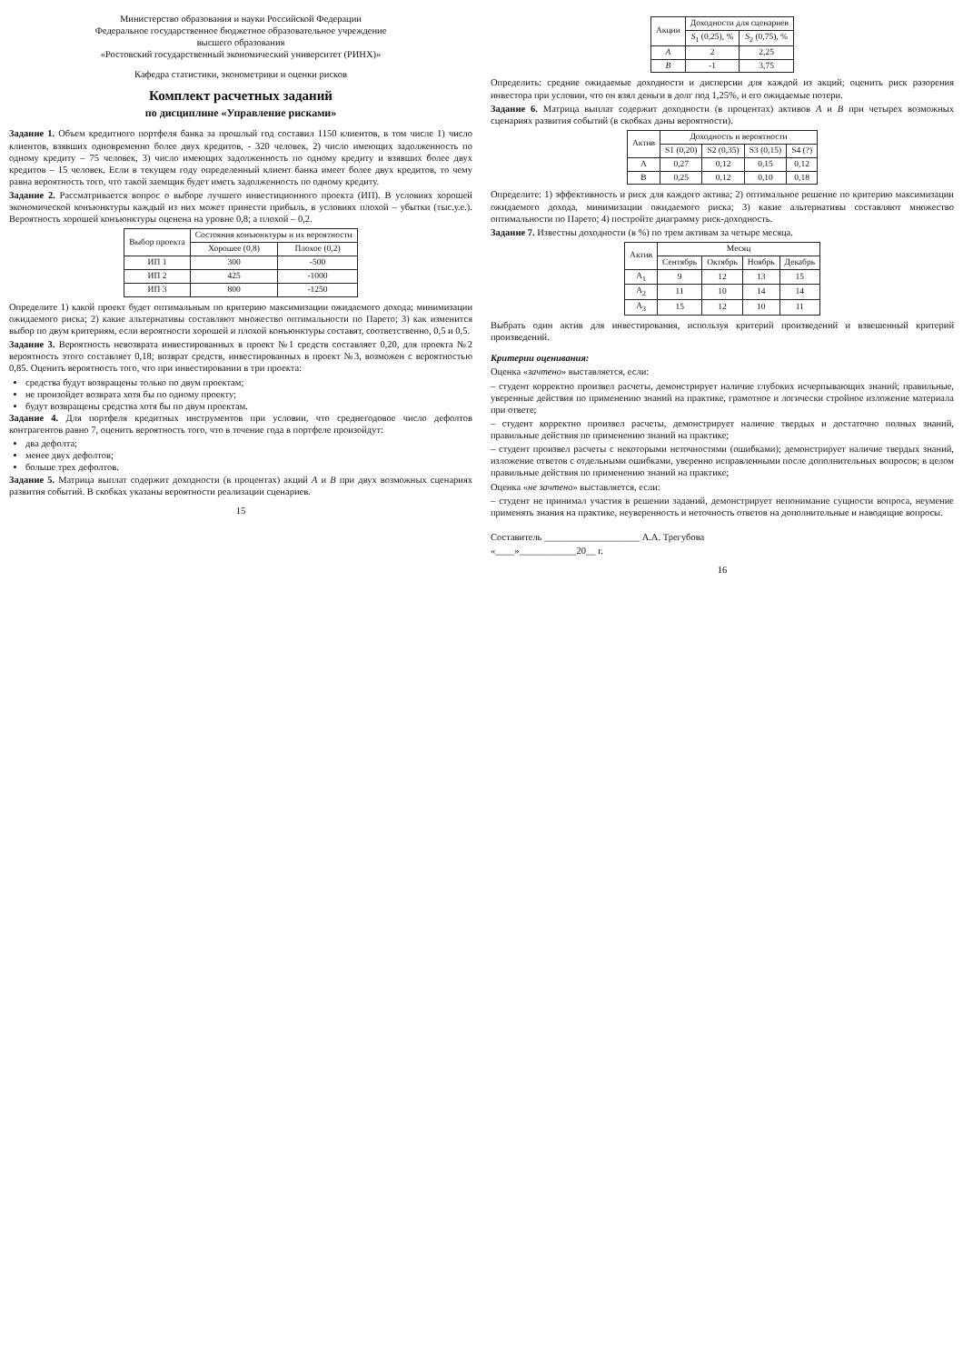Министерство образования и науки Российской Федерации
Федеральное государственное бюджетное образовательное учреждение
высшего образования
«Ростовский государственный экономический университет (РИНХ)»
Кафедра статистики, эконометрики и оценки рисков
Комплект расчетных заданий
по дисциплине «Управление рисками»
Задание 1. Объем кредитного портфеля банка за прошлый год составил 1150 клиентов, в том числе 1) число клиентов, взявших одновременно более двух кредитов, - 320 человек, 2) число имеющих задолженность по одному кредиту – 75 человек, 3) число имеющих задолженность по одному кредиту и взявших более двух кредитов – 15 человек. Если в текущем году определенный клиент банка имеет более двух кредитов, то чему равна вероятность того, что такой заемщик будет иметь задолженность по одному кредиту.
Задание 2. Рассматривается вопрос о выборе лучшего инвестиционного проекта (ИП). В условиях хорошей экономической конъюнктуры каждый из них может принести прибыль, в условиях плохой – убытки (тыс.у.е.). Вероятность хорошей конъюнктуры оценена на уровне 0,8; а плохой – 0,2.
| Выбор проекта | Состояния конъюнктуры и их вероятности | |
| --- | --- | --- |
| | Хорошее (0,8) | Плохое (0,2) |
| ИП 1 | 300 | -500 |
| ИП 2 | 425 | -1000 |
| ИП 3 | 800 | -1250 |
Определите 1) какой проект будет оптимальным по критерию максимизации ожидаемого дохода; минимизации ожидаемого риска; 2) какие альтернативы составляют множество оптимальности по Парето; 3) как изменится выбор по двум критериям, если вероятности хорошей и плохой конъюнктуры составят, соответственно, 0,5 и 0,5.
Задание 3. Вероятность невозврата инвестированных в проект №1 средств составляет 0,20, для проекта №2 вероятность этого составляет 0,18; возврат средств, инвестированных в проект №3, возможен с вероятностью 0,85. Оценить вероятность того, что при инвестировании в три проекта:
средства будут возвращены только по двум проектам;
не произойдет возврата хотя бы по одному проекту;
будут возвращены средства хотя бы по двум проектам.
Задание 4. Для портфеля кредитных инструментов при условии, что среднегодовое число дефолтов контрагентов равно 7, оценить вероятность того, что в течение года в портфеле произойдут:
два дефолта;
менее двух дефолтов;
больше трех дефолтов.
Задание 5. Матрица выплат содержит доходности (в процентах) акций A и B при двух возможных сценариях развития событий. В скобках указаны вероятности реализации сценариев.
15
| Акции | Доходности для сценариев | |
| --- | --- | --- |
| | S<sub>1</sub> (0,25), % | S<sub>2</sub> (0,75), % |
| A | 2 | 2,25 |
| B | -1 | 3,75 |
Определить: средние ожидаемые доходности и дисперсии для каждой из акций; оценить риск разорения инвестора при условии, что он взял деньги в долг под 1,25%, и его ожидаемые потери.
Задание 6. Матрица выплат содержит доходности (в процентах) активов A и B при четырех возможных сценариях развития событий (в скобках даны вероятности).
| Актив | Доходность и вероятности | | | |
| --- | --- | --- | --- | --- |
| | S1 (0,20) | S2 (0,35) | S3 (0,15) | S4 (?) |
| A | 0,27 | 0,12 | 0,15 | 0,12 |
| B | 0,25 | 0,12 | 0,10 | 0,18 |
Определите: 1) эффективность и риск для каждого актива; 2) оптимальное решение по критерию максимизации ожидаемого дохода, минимизации ожидаемого риска; 3) какие альтернативы составляют множество оптимальности по Парето; 4) постройте диаграмму риск-доходность.
Задание 7. Известны доходности (в %) по трем активам за четыре месяца.
| Актив | Месяц | | | |
| --- | --- | --- | --- | --- |
| | Сентябрь | Октябрь | Ноябрь | Декабрь |
| A<sub>1</sub> | 9 | 12 | 13 | 15 |
| A<sub>2</sub> | 11 | 10 | 14 | 14 |
| A<sub>3</sub> | 15 | 12 | 10 | 11 |
Выбрать один актив для инвестирования, используя критерий произведений и взвешенный критерий произведений.
Критерии оценивания:
Оценка «зачтено» выставляется, если:
– студент корректно произвел расчеты, демонстрирует наличие глубоких исчерпывающих знаний; правильные, уверенные действия по применению знаний на практике, грамотное и логически стройное изложение материала при ответе;
– студент корректно произвел расчеты, демонстрирует наличие твердых и достаточно полных знаний, правильные действия по применению знаний на практике;
– студент произвел расчеты с некоторыми неточностями (ошибками); демонстрирует наличие твердых знаний, изложение ответов с отдельными ошибками, уверенно исправленными после дополнительных вопросов; в целом правильные действия по применению знаний на практике;
Оценка «не зачтено» выставляется, если:
– студент не принимал участия в решении заданий, демонстрирует непонимание сущности вопроса, неумение применять знания на практике, неуверенность и неточность ответов на дополнительные и наводящие вопросы.
Составитель ____________________ А.А. Трегубова
«____»____________20__ г.
16